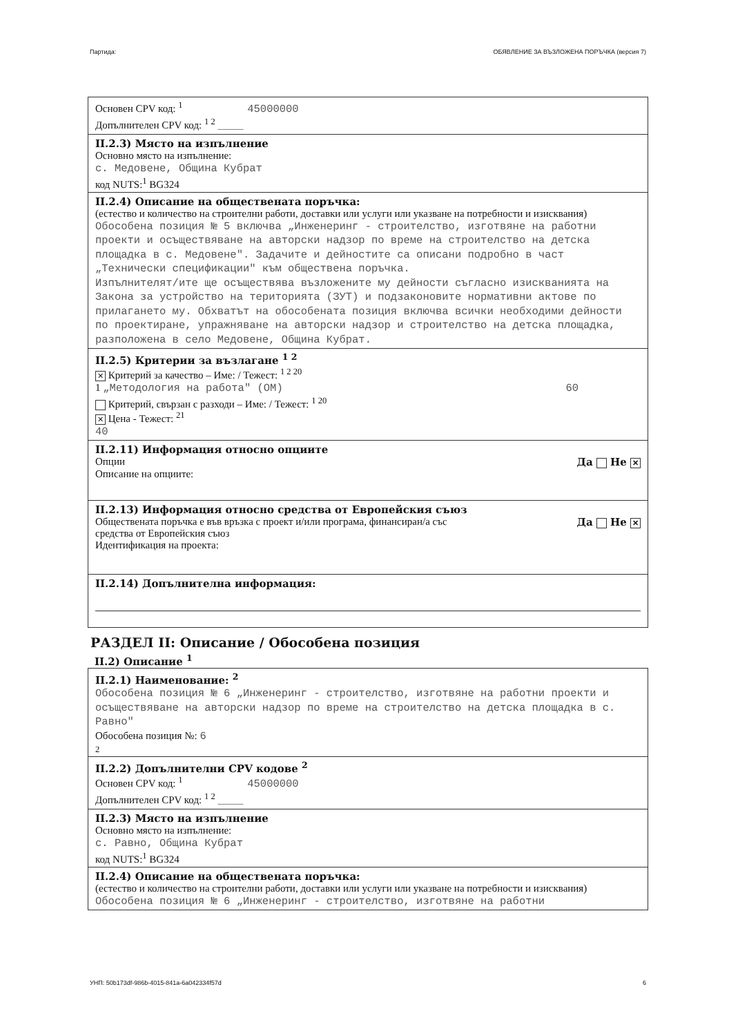Партида: ОБЯВЛЕНИЕ ЗА ВЪЗЛОЖЕНА ПОРЪЧКА (версия 7)
Основен CPV код: <sup>1</sup> 45000000
Допълнителен CPV код: <sup>1 2</sup> ____
II.2.3) Място на изпълнение
Основно място на изпълнение:
с. Медовене, Община Кубрат
код NUTS:<sup>1</sup> BG324
II.2.4) Описание на обществената поръчка:
(естество и количество на строителни работи, доставки или услуги или указване на потребности и изисквания)
Обособена позиция № 5 включва „Инженеринг - строителство, изготвяне на работни проекти и осъществяване на авторски надзор по време на строителство на детска площадка в с. Медовене". Задачите и дейностите са описани подробно в част „Технически спецификации" към обществена поръчка.
Изпълнителят/ите ще осъществява възложените му дейности съгласно изискванията на Закона за устройство на територията (ЗУТ) и подзаконовите нормативни актове по прилагането му. Обхватът на обособената позиция включва всички необходими дейности по проектиране, упражняване на авторски надзор и строителство на детска площадка, разположена в село Медовене, Община Кубрат.
II.2.5) Критерии за възлагане <sup>1 2</sup>
✕ Критерий за качество – Име: / Тежест: <sup>1 2 20</sup>
1 „Методология на работа" (ОМ) 60
Критерий, свързан с разходи – Име: / Тежест: <sup>1 20</sup>
✕ Цена - Тежест: <sup>21</sup>
40
II.2.11) Информация относно опциите
Опции Да Не ✕
Описание на опциите:
II.2.13) Информация относно средства от Европейския съюз
Обществената поръчка е във връзка с проект и/или програма, финансиран/а със
средства от Европейския съюз Да Не ✕
Идентификация на проекта:
II.2.14) Допълнителна информация:
РАЗДЕЛ II: Описание / Обособена позиция
II.2) Описание <sup>1</sup>
II.2.1) Наименование: <sup>2</sup>
Обособена позиция № 6 „Инженеринг - строителство, изготвяне на работни проекти и осъществяване на авторски надзор по време на строителство на детска площадка в с. Равно"
Обособена позиция №: 6
2
II.2.2) Допълнителни CPV кодове <sup>2</sup>
Основен CPV код: <sup>1</sup> 45000000
Допълнителен CPV код: <sup>1 2</sup> ____
II.2.3) Място на изпълнение
Основно място на изпълнение:
с. Равно, Община Кубрат
код NUTS:<sup>1</sup> BG324
II.2.4) Описание на обществената поръчка:
(естество и количество на строителни работи, доставки или услуги или указване на потребности и изисквания)
Обособена позиция № 6 „Инженеринг - строителство, изготвяне на работни
УНП: 50b173df-986b-4015-841a-6a042334f57d 6